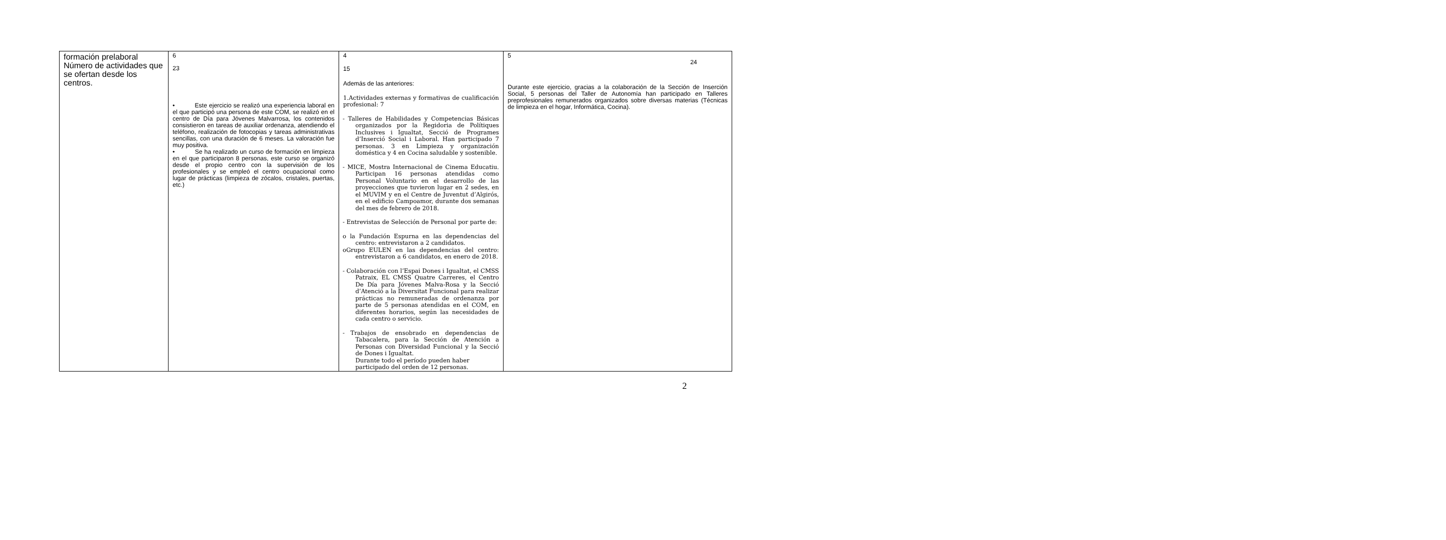| formación prelaboral Número de actividades que se ofertan desde los centros. | 6 23 • Este ejercicio se realizó una experiencia laboral en el que participó una persona de este COM, se realizó en el centro de Día para Jóvenes Malvarrosa, los contenidos consistieron en tareas de auxiliar ordenanza, atendiendo el teléfono, realización de fotocopias y tareas administrativas sencillas, con una duración de 6 meses. La valoración fue muy positiva. • Se ha realizado un curso de formación en limpieza en el que participaron 8 personas, este curso se organizó desde el propio centro con la supervisión de los profesionales y se empleó el centro ocupacional como lugar de prácticas (limpieza de zócalos, cristales, puertas, etc.) | 4 15 Además de las anteriores: 1.Actividades externas y formativas de cualificación profesional: 7 - Talleres de Habilidades y Competencias Básicas organizados por la Regidoria de Polítiques Inclusives i Igualtat, Secció de Programes d’Inserció Social i Laboral. Han participado 7 personas. 3 en Limpieza y organización doméstica y 4 en Cocina saludable y sostenible. - MICE, Mostra Internacional de Cinema Educatiu. Participan 16 personas atendidas como Personal Voluntario en el desarrollo de las proyecciones que tuvieron lugar en 2 sedes, en el MUVIM y en el Centre de Juventut d’Algirós, en el edificio Campoamor, durante dos semanas del mes de febrero de 2018. - Entrevistas de Selección de Personal por parte de: o la Fundación Espurna en las dependencias del centro: entrevistaron a 2 candidatos. oGrupo EULEN en las dependencias del centro: entrevistaron a 6 candidatos, en enero de 2018. - Colaboración con l’Espai Dones i Igualtat, el CMSS Patraix, EL CMSS Quatre Carreres, el Centro De Día para Jóvenes Malva-Rosa y la Secció d’Atenció a la Diversitat Funcional para realizar prácticas no remuneradas de ordenanza por parte de 5 personas atendidas en el COM, en diferentes horarios, según las necesidades de cada centro o servicio. - Trabajos de ensobrado en dependencias de Tabacalera, para la Sección de Atención a Personas con Diversidad Funcional y la Secció de Dones i Igualtat. Durante todo el período pueden haber participado del orden de 12 personas. | 5 24 Durante este ejercicio, gracias a la colaboración de la Sección de Inserción Social, 5 personas del Taller de Autonomía han participado en Talleres preprofesionales remunerados organizados sobre diversas materias (Técnicas de limpieza en el hogar, Informática, Cocina). |
2